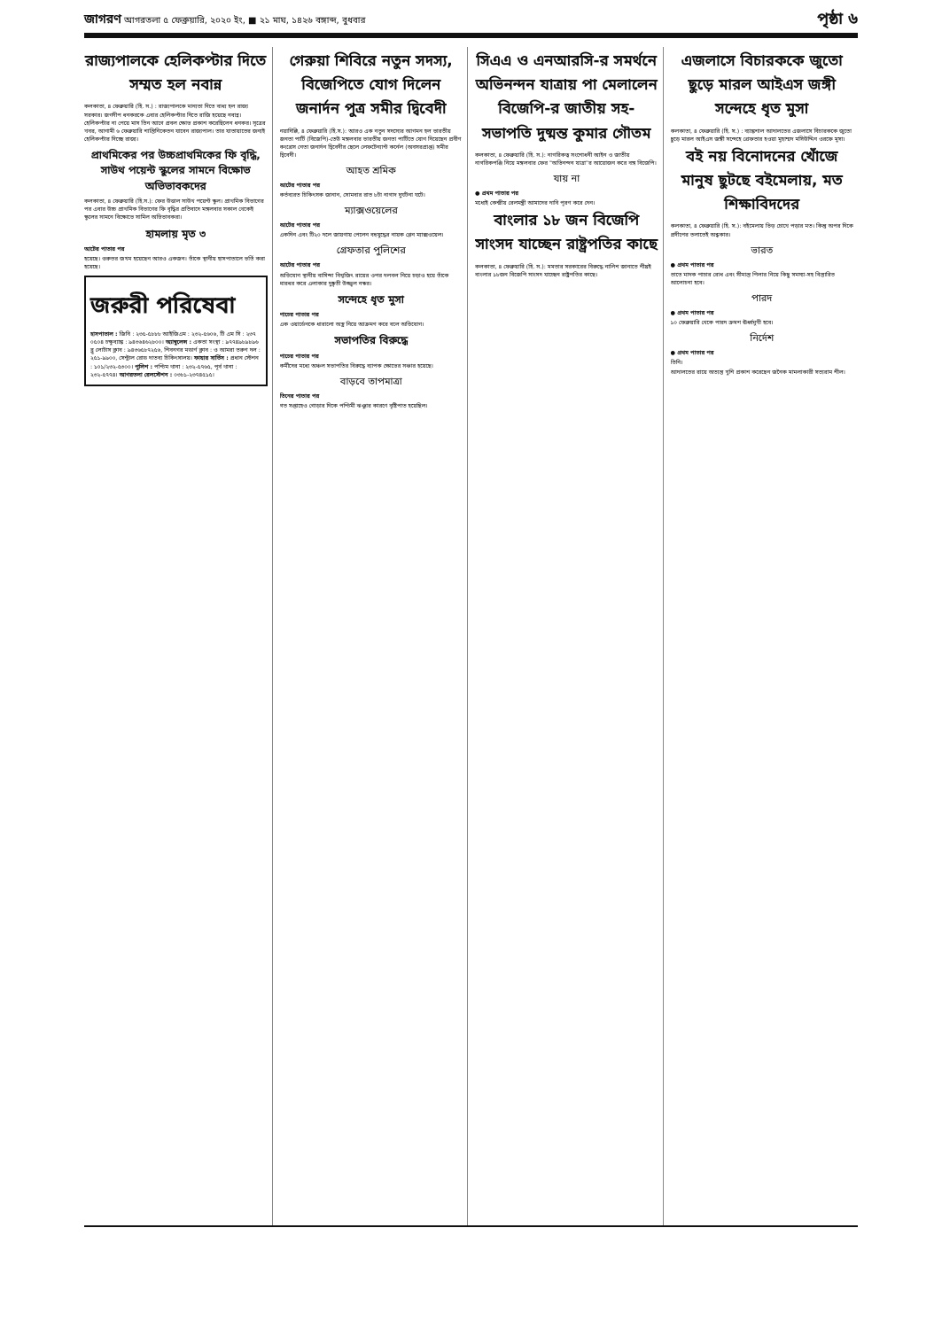জাগরণ আগরতলা ৫ ফেব্রুয়ারি, ২০২০ ইং, ■ ২১ মাঘ, ১৪২৬ বঙ্গাব্দ, বুধবার পৃষ্ঠা ৬
রাজ্যপালকে হেলিকপ্টার দিতে সম্মত হল নবান্ন
কলকাতা, ৪ ফেব্রুয়ারি (হি. স.) : রাজ্যপালকে মান্যতা দিতে বাধ্য হল রাজ্য সরকার। জগদীপ ধনকরকে এবার হেলিকপ্টার দিতে রাজি হয়েছে নবান্ন। হেলিকপ্টার না পেয়ে মাস তিন আগে প্রবল ক্ষোভ প্রকাশ করেছিলেন ধনকর। সূত্রের খবর, আগামী ৬ ফেব্রুয়ারি শান্তিনিকেতন যাবেন রাজ্যপাল। তার যাতায়াতের জন্যই হেলিকপ্টার দিচ্ছে রাজ্য।
প্রাথমিকের পর উচ্চপ্রাথমিকের ফি বৃদ্ধি, সাউথ পয়েন্ট স্কুলের সামনে বিক্ষোভ অভিভাবকদের
কলকাতা, ৪ ফেব্রুয়ারি (হি.স.): ফের উত্তাল সাউথ পয়েন্ট স্কুল। প্রাথমিক বিভাগের পর এবার উচ্চ প্রাথমিক বিভাগের ফি বৃদ্ধির প্রতিবাদে মঙ্গলবার সকাল থেকেই স্কুলের সামনে বিক্ষোভে সামিল অভিভাবকরা।
হামলায় মৃত ৩
আটের পাতার পর
হয়েছে। গুরুতর জখম হয়েছেন আরও একজন। তাঁকে স্থানীয় হাসপাতালে ভর্তি করা হয়েছে।
জরুরী পরিষেবা
হাসপাতাল : জিবি : ২৩৫-৫৮৮৮ আইজিএম : ২৩২-৫৬০৬, টি এম সি : ২৩৭ ০৫০৪ চক্ষুব্যাঙ্ক : ৯৪৩৬৪৬২৮০০। অ্যাম্বুলেন্স : একতা সংস্থা : ৯৭৭৪৯৮৯৮৯৬ ব্লু লোটাস ক্লাব : ৯৪৩৬৫৮৭২৫৬, শিবনগর মডার্ণ ক্লাব : ও আমরা তরুণ দল : ২৫১-৯৯০০, সেন্ট্রাল রোড দাতব্য চিকিৎসালয়। ফায়ার সার্ভিস : প্রধান স্টেশন : ১০১/২৩২-৫৩০০। পুলিশ : পশ্চিম থানা : ২৩২-৫৭৬৫, পূর্ব থানা : ২৩২-৫৭৭৪। আগরতলা রেলস্টেশন : ০৩৮১-২৩৭৪৫১৫।
গেরুয়া শিবিরে নতুন সদস্য, বিজেপিতে যোগ দিলেন জনার্দন পুত্র সমীর দ্বিবেদী
নয়াদিল্লি, ৪ ফেব্রুয়ারি (হি.স.): আরও এক নতুন সদস্যের আগমন হল ভারতীয় জনতা পার্টি (বিজেপি)-তেউ মঙ্গলবার ভারতীয় জনতা পার্টিতে যোগ দিয়েছেন প্রবীণ কংগ্রেস নেতা জনার্দন দ্বিবেদীর ছেলে লেফটেন্যান্ট কর্নেল (অবসরপ্রাপ্ত) সমীর দ্বিবেদী।
আহত শ্রমিক
আটের পাতার পর
কর্তব্যরত চিকিৎসক জানান, সোমবার রাত ৮টা নাগাদ দুর্ঘটনা ঘটে।
ম্যাক্সওয়েলের
আটের পাতার পর
একদিন এবং টি২০ দলে জায়গায় পেলেন বহুযুদ্ধের নায়ক গ্লেন ম্যাক্সওয়েল।
গ্রেফতার পুলিশের
আটের পাতার পর
অভিযোগ স্থানীয় বাসিন্দা বিশ্বজিৎ রায়ের ওপর দলবল নিয়ে চড়াও হয়ে তাঁকে মারধর করে এলাকার দুষ্কৃতী উজ্জ্বল নস্কর।
সন্দেহে ধৃত মুসা
পাচের পাতার পর
এক ওয়ার্ডেনকে ধারালো অস্ত্র নিয়ে আক্রমণ করে বলে অভিযোগ।
সভাপতির বিরুদ্ধে
পাচের পাতার পর
কর্মীদের মধ্যে অঞ্চল সভাপতির বিরুদ্ধে ব্যাপক ক্ষোভের সঞ্চার হয়েছে।
বাড়বে তাপমাত্রা
তিনের পাতার পর
গত সপ্তাহেও গোড়ার দিকে পশ্চিমী ঝঞ্ঝার কারণে বৃষ্টিপাত হয়েছিল।
সিএএ ও এনআরসি-র সমর্থনে অভিনন্দন যাত্রায় পা মেলালেন বিজেপি-র জাতীয় সহ-সভাপতি দুষ্মন্ত কুমার গৌতম
কলকাতা, ৪ ফেব্রুয়ারি (হি. স.): নাগরিকত্ব সংশোধনী আইন ও জাতীয় নাগরিকপঞ্জি নিয়ে মঙ্গলবার ফের "অভিনন্দন যাত্রা"র আয়োজন করে বঙ্গ বিজেপি।
যায় না
● প্রথম পাতার পর
মধ্যেই কেন্দ্রীয় রেলমন্ত্রী আমাদের দাবি পূরণ করে দেন।
বাংলার ১৮ জন বিজেপি সাংসদ যাচ্ছেন রাষ্ট্রপতির কাছে
কলকাতা, ৪ ফেব্রুয়ারি (হি. স.): মমতার সরকারের বিরুদ্ধে নালিশ জানাতে শীঘ্রই বাংলার ১৮জন বিজেপি সাংসদ যাচ্ছেন রাষ্ট্রপতির কাছে।
এজলাসে বিচারককে জুতো ছুড়ে মারল আইএস জঙ্গী সন্দেহে ধৃত মুসা
কলকাতা, ৪ ফেব্রুয়ারি (হি. স.) : ব্যাঙ্কশাল আদালতের এজলাসে বিচারককে জুতো ছুড়ে মারল আইএস জঙ্গী সন্দেহে গ্রেফতার হওয়া মুহাম্মদ মসিউদ্দিন ওরফে মুসা।
বই নয় বিনোদনের খোঁজে মানুষ ছুটছে বইমেলায়, মত শিক্ষাবিদদের
কলকাতা, ৪ ফেব্রুয়ারি (হি. স.): বইমেলায় ভিড় চোখে পড়ার মত। কিন্তু অপর দিকে প্রদীপের তলাতেই অন্ধকার।
ভারত
● প্রথম পাতার পর
তাতে মাদক পাচার রোধ এবং সীমান্ত পিলার নিয়ে কিছু সমস্যা-সহ বিস্তারিত আলোচনা হবে।
পারদ
● প্রথম পাতার পর
১০ ফেব্রুয়ারি থেকে পারদ ক্রমশ ঊর্ধ্বমুখী হবে।
নির্দেশ
● প্রথম পাতার পর
তিনি।
আদালতের রায়ে অত্যন্ত খুশি প্রকাশ করেছেন জনৈক মামলাকারী সত্যরাম শীল।